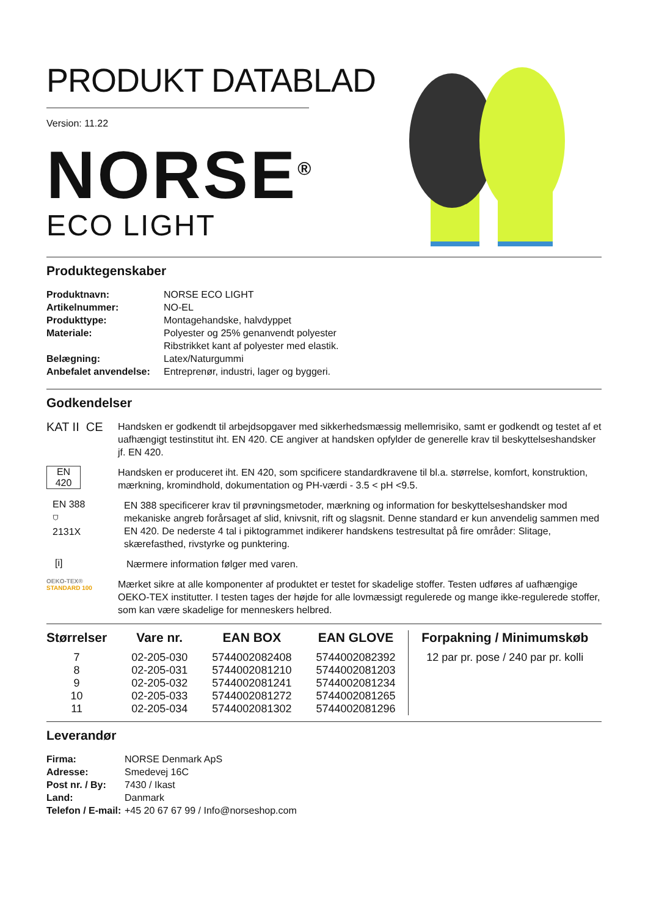PRODUKT DATABLAD
Version: 11.22
NORSE<sup>®</sup>
ECO LIGHT
Produktegenskaber
| Produktnavn: | NORSE ECO LIGHT |
| Artikelnummer: | NO-EL |
| Produkttype: | Montagehandske, halvdyppet |
| Materiale: | Polyester og 25% genanvendt polyester Ribstrikket kant af polyester med elastik. |
| Belægning: | Latex/Naturgummi |
| Anbefalet anvendelse: | Entreprenør, industri, lager og byggeri. |
Godkendelser
KAT II CE
Handsken er godkendt til arbejdsopgaver med sikkerhedsmæssig mellemrisiko, samt er godkendt og testet af et uafhængigt testinstitut iht. EN 420. CE angiver at handsken opfylder de generelle krav til beskyttelseshandsker jf. EN 420.
EN
420
Handsken er produceret iht. EN 420, som spcificere standardkravene til bl.a. størrelse, komfort, konstruktion, mærkning, kromindhold, dokumentation og PH-værdi - 3.5 < pH <9.5.
EN 388
⛉
2131X
EN 388 specificerer krav til prøvningsmetoder, mærkning og information for beskyttelseshandsker mod mekaniske angreb forårsaget af slid, knivsnit, rift og slagsnit. Denne standard er kun anvendelig sammen med EN 420. De nederste 4 tal i piktogrammet indikerer handskens testresultat på fire områder: Slitage, skærefasthed, rivstyrke og punktering.
[i]
Nærmere information følger med varen.
OEKO-TEX®
STANDARD 100
Mærket sikre at alle komponenter af produktet er testet for skadelige stoffer. Testen udføres af uafhængige OEKO-TEX institutter. I testen tages der højde for alle lovmæssigt regulerede og mange ikke-regulerede stoffer, som kan være skadelige for menneskers helbred.
| Størrelser | Vare nr. | EAN BOX | EAN GLOVE |
| --- | --- | --- | --- |
| 7 | 02-205-030 | 5744002082408 | 5744002082392 |
| 8 | 02-205-031 | 5744002081210 | 5744002081203 |
| 9 | 02-205-032 | 5744002081241 | 5744002081234 |
| 10 | 02-205-033 | 5744002081272 | 5744002081265 |
| 11 | 02-205-034 | 5744002081302 | 5744002081296 |
Forpakning / Minimumskøb
12 par pr. pose / 240 par pr. kolli
Leverandør
| Firma: | NORSE Denmark ApS |
| Adresse: | Smedevej 16C |
| Post nr. / By: | 7430 / Ikast |
| Land: | Danmark |
| Telefon / E-mail: | +45 20 67 67 99 / Info@norseshop.com |